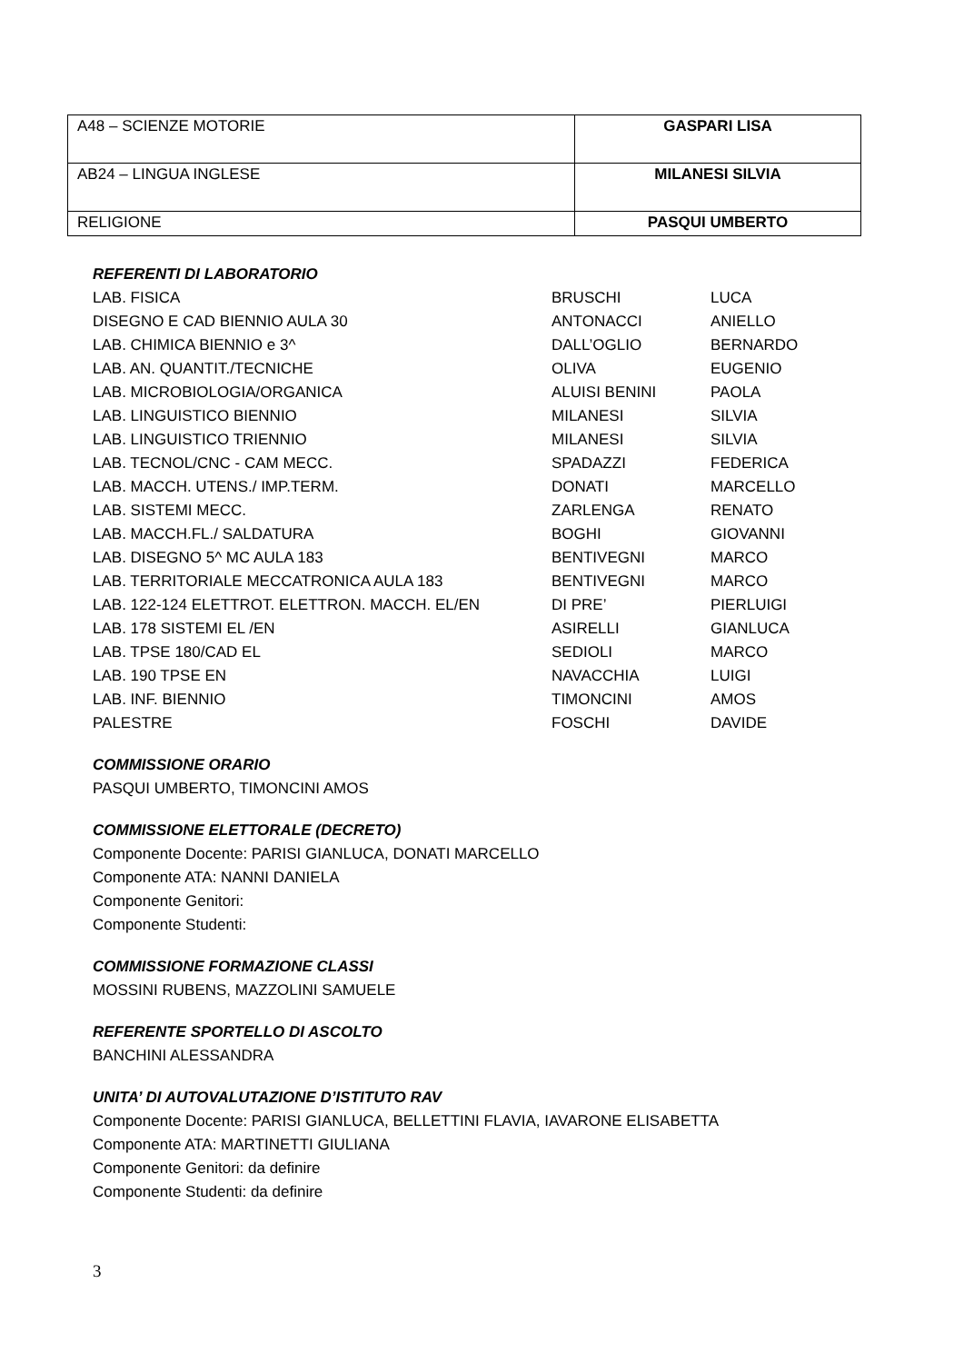| A48 – SCIENZE MOTORIE | GASPARI LISA |
| AB24 – LINGUA INGLESE | MILANESI SILVIA |
| RELIGIONE | PASQUI UMBERTO |
REFERENTI DI LABORATORIO
| LAB. FISICA | BRUSCHI | LUCA |
| DISEGNO E CAD BIENNIO AULA 30 | ANTONACCI | ANIELLO |
| LAB. CHIMICA BIENNIO e 3^ | DALL’OGLIO | BERNARDO |
| LAB. AN. QUANTIT./TECNICHE | OLIVA | EUGENIO |
| LAB. MICROBIOLOGIA/ORGANICA | ALUISI BENINI | PAOLA |
| LAB. LINGUISTICO BIENNIO | MILANESI | SILVIA |
| LAB. LINGUISTICO TRIENNIO | MILANESI | SILVIA |
| LAB. TECNOL/CNC - CAM MECC. | SPADAZZI | FEDERICA |
| LAB. MACCH. UTENS./ IMP.TERM. | DONATI | MARCELLO |
| LAB. SISTEMI MECC. | ZARLENGA | RENATO |
| LAB. MACCH.FL./ SALDATURA | BOGHI | GIOVANNI |
| LAB. DISEGNO 5^ MC AULA 183 | BENTIVEGNI | MARCO |
| LAB. TERRITORIALE MECCATRONICA AULA 183 | BENTIVEGNI | MARCO |
| LAB. 122-124 ELETTROT. ELETTRON. MACCH. EL/EN | DI PRE’ | PIERLUIGI |
| LAB. 178 SISTEMI EL /EN | ASIRELLI | GIANLUCA |
| LAB. TPSE 180/CAD EL | SEDIOLI | MARCO |
| LAB. 190 TPSE EN | NAVACCHIA | LUIGI |
| LAB. INF. BIENNIO | TIMONCINI | AMOS |
| PALESTRE | FOSCHI | DAVIDE |
COMMISSIONE ORARIO
PASQUI UMBERTO, TIMONCINI AMOS
COMMISSIONE ELETTORALE (DECRETO)
Componente Docente: PARISI GIANLUCA, DONATI MARCELLO
Componente ATA: NANNI DANIELA
Componente Genitori:
Componente Studenti:
COMMISSIONE FORMAZIONE CLASSI
MOSSINI RUBENS, MAZZOLINI SAMUELE
REFERENTE SPORTELLO DI ASCOLTO
BANCHINI ALESSANDRA
UNITA’ DI AUTOVALUTAZIONE D’ISTITUTO RAV
Componente Docente: PARISI GIANLUCA, BELLETTINI FLAVIA, IAVARONE ELISABETTA
Componente ATA: MARTINETTI GIULIANA
Componente Genitori: da definire
Componente Studenti: da definire
3